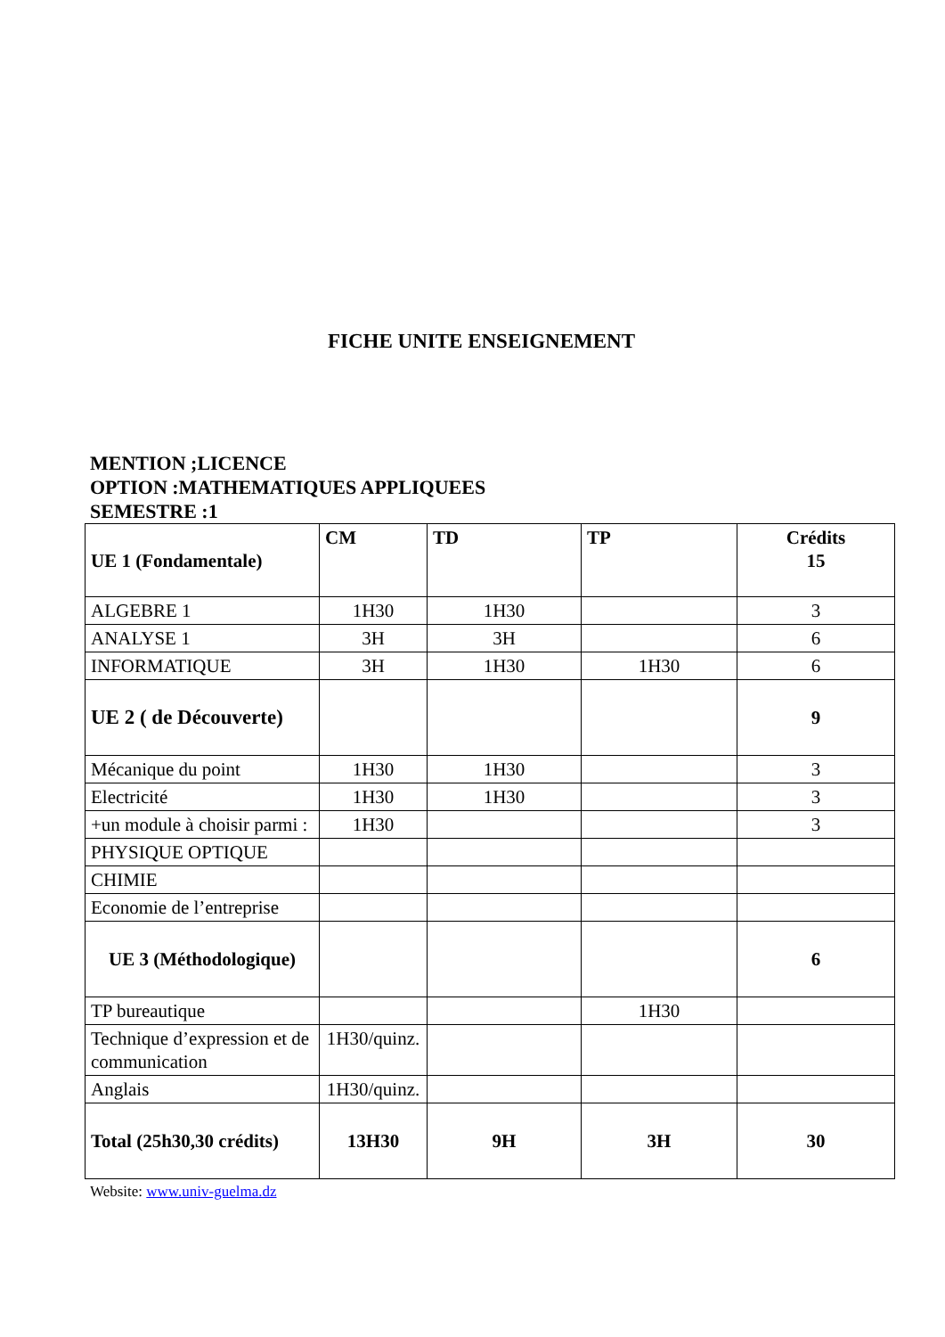FICHE UNITE ENSEIGNEMENT
MENTION ;LICENCE
OPTION :MATHEMATIQUES APPLIQUEES
SEMESTRE :1
| UE 1 (Fondamentale) | CM | TD | TP | Crédits 15 |
| ALGEBRE 1 | 1H30 | 1H30 | | 3 |
| ANALYSE 1 | 3H | 3H | | 6 |
| INFORMATIQUE | 3H | 1H30 | 1H30 | 6 |
| UE 2 ( de Découverte) | | | | 9 |
| Mécanique du point | 1H30 | 1H30 | | 3 |
| Electricité | 1H30 | 1H30 | | 3 |
| +un module à choisir parmi : | 1H30 | | | 3 |
| PHYSIQUE OPTIQUE | | | | |
| CHIMIE | | | | |
| Economie de l’entreprise | | | | |
| UE 3 (Méthodologique) | | | | 6 |
| TP bureautique | | | 1H30 | |
| Technique d’expression et de communication | 1H30/quinz. | | | |
| Anglais | 1H30/quinz. | | | |
| Total (25h30,30 crédits) | 13H30 | 9H | 3H | 30 |
Website: www.univ-guelma.dz